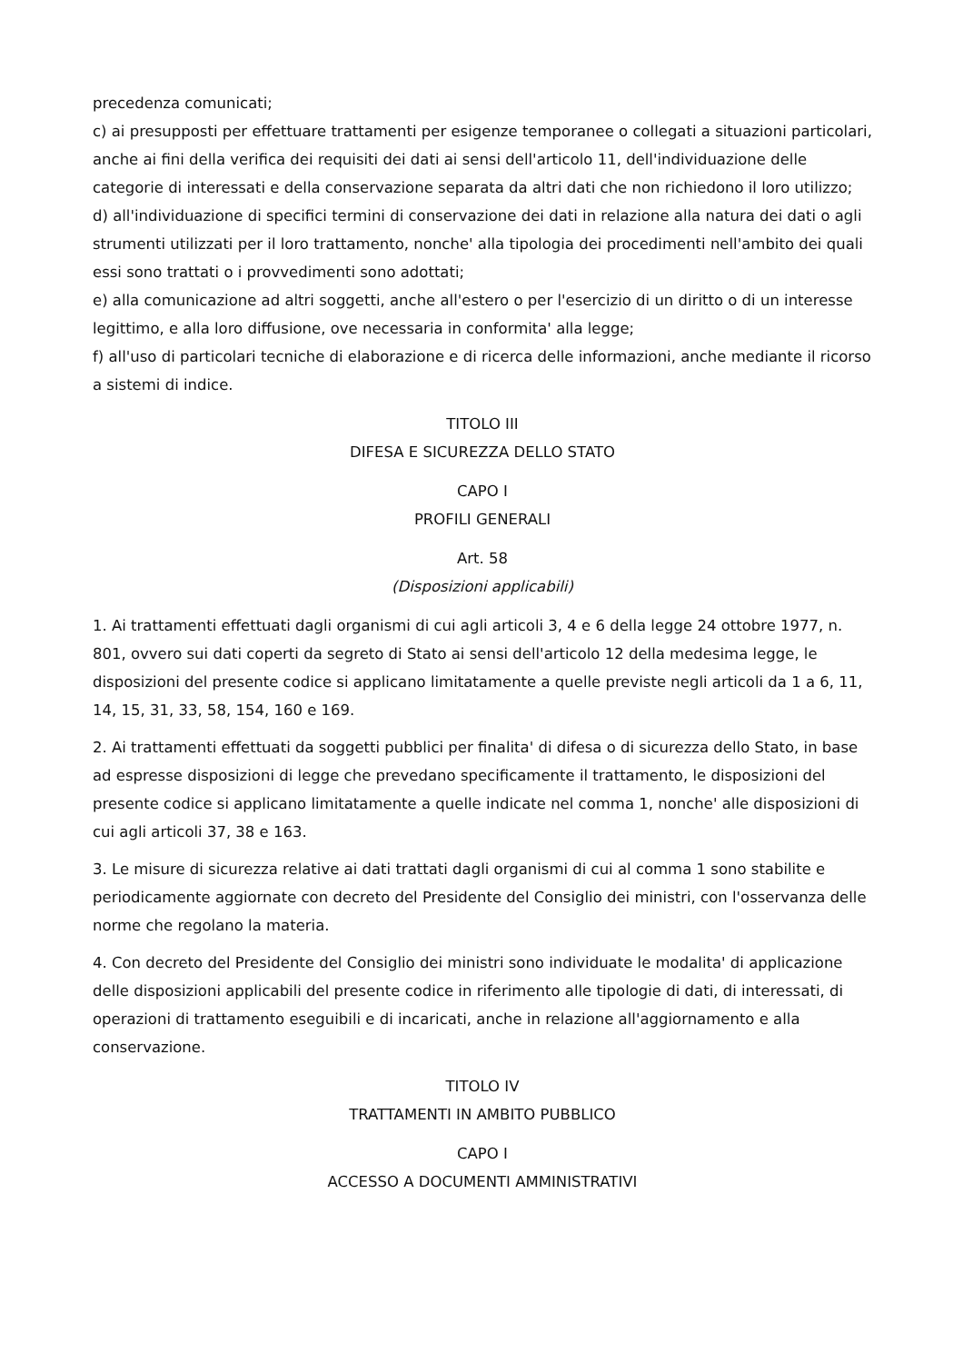precedenza comunicati;
c) ai presupposti per effettuare trattamenti per esigenze temporanee o collegati a situazioni particolari, anche ai fini della verifica dei requisiti dei dati ai sensi dell'articolo 11, dell'individuazione delle categorie di interessati e della conservazione separata da altri dati che non richiedono il loro utilizzo;
d) all'individuazione di specifici termini di conservazione dei dati in relazione alla natura dei dati o agli strumenti utilizzati per il loro trattamento, nonche' alla tipologia dei procedimenti nell'ambito dei quali essi sono trattati o i provvedimenti sono adottati;
e) alla comunicazione ad altri soggetti, anche all'estero o per l'esercizio di un diritto o di un interesse legittimo, e alla loro diffusione, ove necessaria in conformita' alla legge;
f) all'uso di particolari tecniche di elaborazione e di ricerca delle informazioni, anche mediante il ricorso a sistemi di indice.
TITOLO III
DIFESA E SICUREZZA DELLO STATO
CAPO I
PROFILI GENERALI
Art. 58
(Disposizioni applicabili)
1. Ai trattamenti effettuati dagli organismi di cui agli articoli 3, 4 e 6 della legge 24 ottobre 1977, n. 801, ovvero sui dati coperti da segreto di Stato ai sensi dell'articolo 12 della medesima legge, le disposizioni del presente codice si applicano limitatamente a quelle previste negli articoli da 1 a 6, 11, 14, 15, 31, 33, 58, 154, 160 e 169.
2. Ai trattamenti effettuati da soggetti pubblici per finalita' di difesa o di sicurezza dello Stato, in base ad espresse disposizioni di legge che prevedano specificamente il trattamento, le disposizioni del presente codice si applicano limitatamente a quelle indicate nel comma 1, nonche' alle disposizioni di cui agli articoli 37, 38 e 163.
3. Le misure di sicurezza relative ai dati trattati dagli organismi di cui al comma 1 sono stabilite e periodicamente aggiornate con decreto del Presidente del Consiglio dei ministri, con l'osservanza delle norme che regolano la materia.
4. Con decreto del Presidente del Consiglio dei ministri sono individuate le modalita' di applicazione delle disposizioni applicabili del presente codice in riferimento alle tipologie di dati, di interessati, di operazioni di trattamento eseguibili e di incaricati, anche in relazione all'aggiornamento e alla conservazione.
TITOLO IV
TRATTAMENTI IN AMBITO PUBBLICO
CAPO I
ACCESSO A DOCUMENTI AMMINISTRATIVI